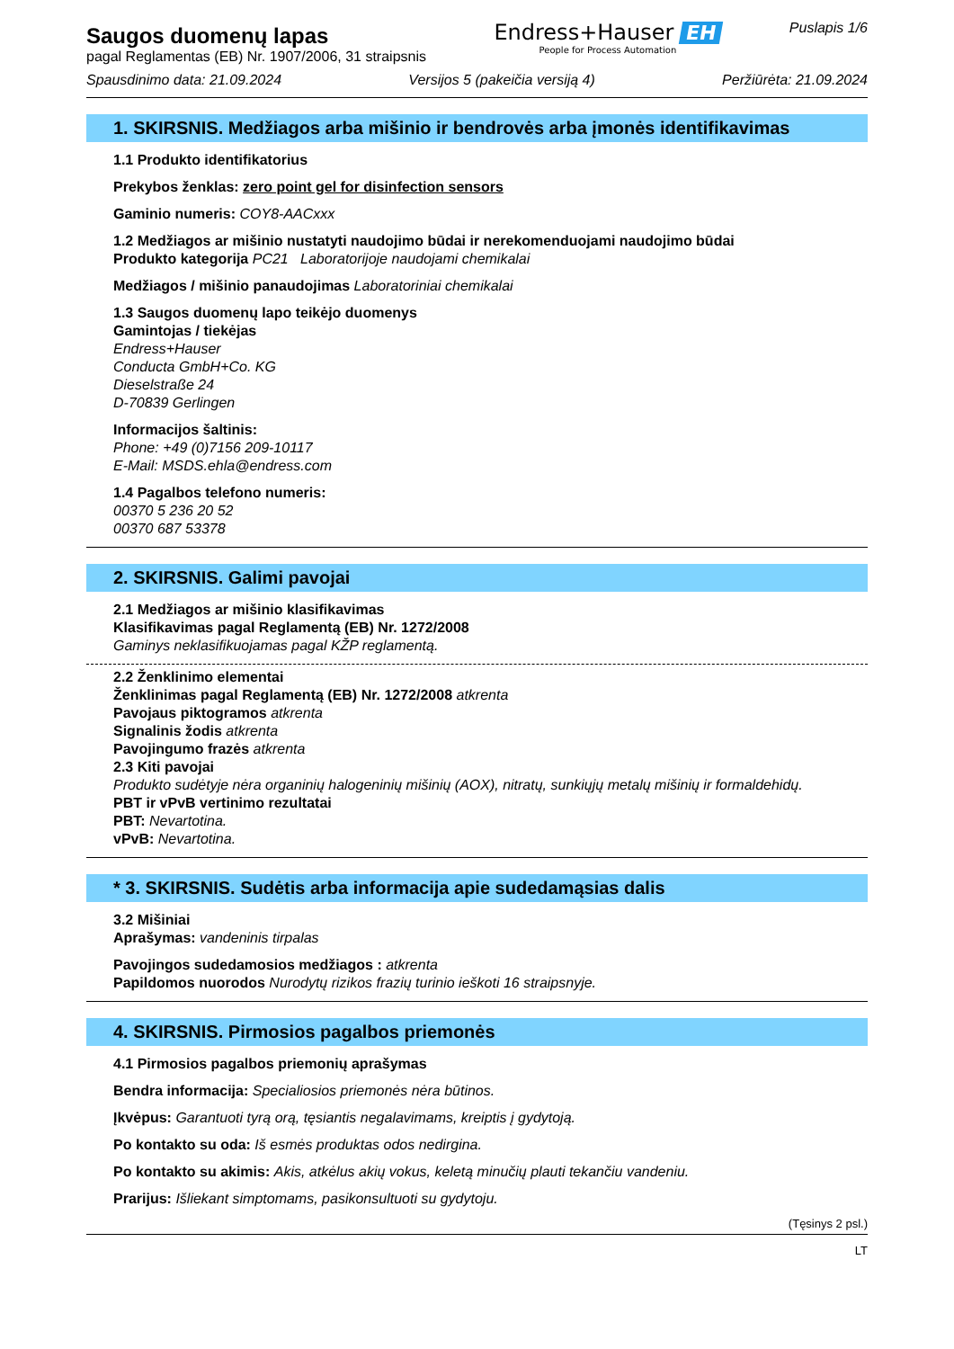Saugos duomenų lapas
pagal Reglamentas (EB) Nr. 1907/2006, 31 straipsnis
Endress+Hauser EH
People for Process Automation
Puslapis 1/6
Spausdinimo data: 21.09.2024 Versijos 5 (pakeičia versiją 4) Peržiūrėta: 21.09.2024
1. SKIRSNIS. Medžiagos arba mišinio ir bendrovės arba įmonės identifikavimas
1.1 Produkto identifikatorius
Prekybos ženklas: zero point gel for disinfection sensors
Gaminio numeris: COY8-AACxxx
1.2 Medžiagos ar mišinio nustatyti naudojimo būdai ir nerekomenduojami naudojimo būdai
Produkto kategorija PC21 Laboratorijoje naudojami chemikalai
Medžiagos / mišinio panaudojimas Laboratoriniai chemikalai
1.3 Saugos duomenų lapo teikėjo duomenys
Gamintojas / tiekėjas
Endress+Hauser
Conducta GmbH+Co. KG
Dieselstraße 24
D-70839 Gerlingen
Informacijos šaltinis:
Phone: +49 (0)7156 209-10117
E-Mail: MSDS.ehla@endress.com
1.4 Pagalbos telefono numeris:
00370 5 236 20 52
00370 687 53378
2. SKIRSNIS. Galimi pavojai
2.1 Medžiagos ar mišinio klasifikavimas
Klasifikavimas pagal Reglamentą (EB) Nr. 1272/2008
Gaminys neklasifikuojamas pagal KŽP reglamentą.
2.2 Ženklinimo elementai
Ženklinimas pagal Reglamentą (EB) Nr. 1272/2008 atkrenta
Pavojaus piktogramos atkrenta
Signalinis žodis atkrenta
Pavojingumo frazės atkrenta
2.3 Kiti pavojai
Produkto sudėtyje nėra organinių halogeninių mišinių (AOX), nitratų, sunkiųjų metalų mišinių ir formaldehidų.
PBT ir vPvB vertinimo rezultatai
PBT: Nevartotina.
vPvB: Nevartotina.
* 3. SKIRSNIS. Sudėtis arba informacija apie sudedamąsias dalis
3.2 Mišiniai
Aprašymas: vandeninis tirpalas
Pavojingos sudedamosios medžiagos : atkrenta
Papildomos nuorodos Nurodytų rizikos frazių turinio ieškoti 16 straipsnyje.
4. SKIRSNIS. Pirmosios pagalbos priemonės
4.1 Pirmosios pagalbos priemonių aprašymas
Bendra informacija: Specialiosios priemonės nėra būtinos.
Įkvėpus: Garantuoti tyrą orą, tęsiantis negalavimams, kreiptis į gydytoją.
Po kontakto su oda: Iš esmės produktas odos nedirgina.
Po kontakto su akimis: Akis, atkėlus akių vokus, keletą minučių plauti tekančiu vandeniu.
Prarijus: Išliekant simptomams, pasikonsultuoti su gydytoju.
(Tęsinys 2 psl.)
LT